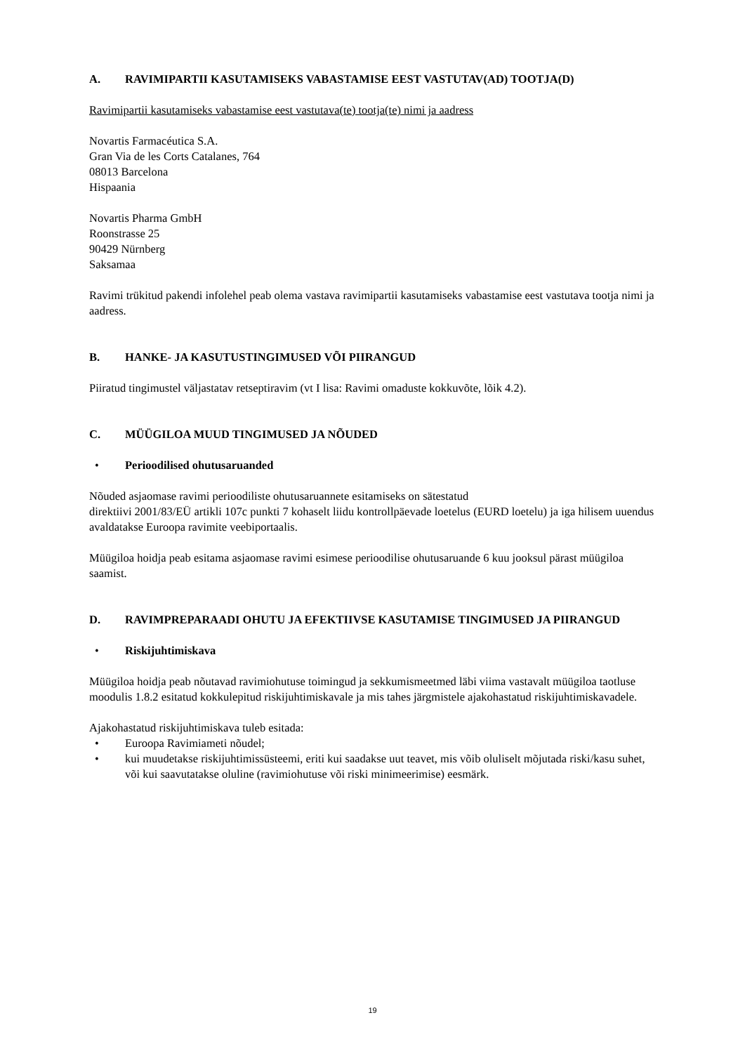A. RAVIMIPARTII KASUTAMISEKS VABASTAMISE EEST VASTUTAV(AD) TOOTJA(D)
Ravimipartii kasutamiseks vabastamise eest vastutava(te) tootja(te) nimi ja aadress
Novartis Farmacéutica S.A.
Gran Via de les Corts Catalanes, 764
08013 Barcelona
Hispaania
Novartis Pharma GmbH
Roonstrasse 25
90429 Nürnberg
Saksamaa
Ravimi trükitud pakendi infolehel peab olema vastava ravimipartii kasutamiseks vabastamise eest vastutava tootja nimi ja aadress.
B. HANKE- JA KASUTUSTINGIMUSED VÕI PIIRANGUD
Piiratud tingimustel väljastatav retseptiravim (vt I lisa: Ravimi omaduste kokkuvõte, lõik 4.2).
C. MÜÜGILOA MUUD TINGIMUSED JA NÕUDED
• Perioodilised ohutusaruanded
Nõuded asjaomase ravimi perioodiliste ohutusaruannete esitamiseks on sätestatud
direktiivi 2001/83/EÜ artikli 107c punkti 7 kohaselt liidu kontrollpäevade loetelus (EURD loetelu) ja iga hilisem uuendus avaldatakse Euroopa ravimite veebiportaalis.
Müügiloa hoidja peab esitama asjaomase ravimi esimese perioodilise ohutusaruande 6 kuu jooksul pärast müügiloa saamist.
D. RAVIMPREPARAADI OHUTU JA EFEKTIIVSE KASUTAMISE TINGIMUSED JA PIIRANGUD
• Riskijuhtimiskava
Müügiloa hoidja peab nõutavad ravimiohutuse toimingud ja sekkumismeetmed läbi viima vastavalt müügiloa taotluse moodulis 1.8.2 esitatud kokkulepitud riskijuhtimiskavale ja mis tahes järgmistele ajakohastatud riskijuhtimiskavadele.
Ajakohastatud riskijuhtimiskava tuleb esitada:
• Euroopa Ravimiameti nõudel;
• kui muudetakse riskijuhtimissüsteemi, eriti kui saadakse uut teavet, mis võib oluliselt mõjutada riski/kasu suhet, või kui saavutatakse oluline (ravimiohutuse või riski minimeerimise) eesmärk.
19